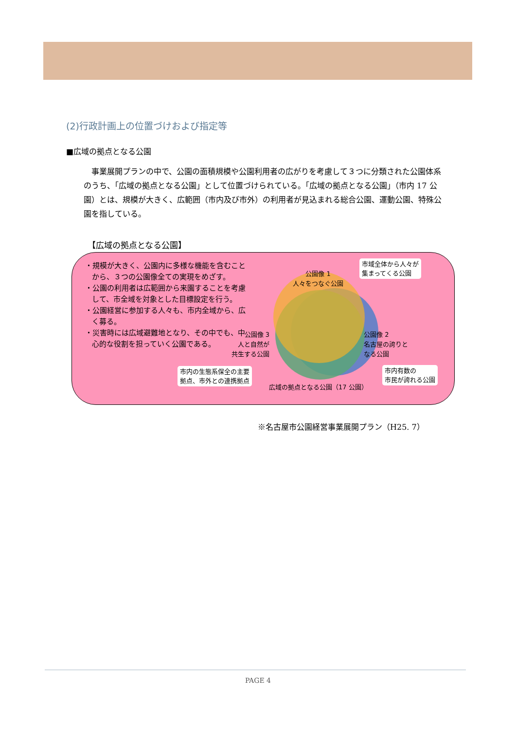(2)行政計画上の位置づけおよび指定等
■広域の拠点となる公園
事業展開プランの中で、公園の面積規模や公園利用者の広がりを考慮して３つに分類された公園体系のうち、「広域の拠点となる公園」として位置づけられている。「広域の拠点となる公園」（市内 17 公園）とは、規模が大きく、広範囲（市内及び市外）の利用者が見込まれる総合公園、運動公園、特殊公園を指している。
【広域の拠点となる公園】
・規模が大きく、公園内に多様な機能を含むことから、３つの公園像全ての実現をめざす。
・公園の利用者は広範囲から来園することを考慮して、市全域を対象とした目標設定を行う。
・公園経営に参加する人々も、市内全域から、広く募る。
・災害時には広域避難地となり、その中でも、中心的な役割を担っていく公園である。
公園像 1
人々をつなぐ公園
公園像 3
人と自然が
共生する公園
公園像 2
名古屋の誇りと
なる公園
市域全体から人々が
集まってくる公園
市内の生態系保全の主要
拠点、市外との連携拠点
市内有数の
市民が誇れる公園
広域の拠点となる公園（17 公園）
※名古屋市公園経営事業展開プラン（H25. 7）
PAGE 4